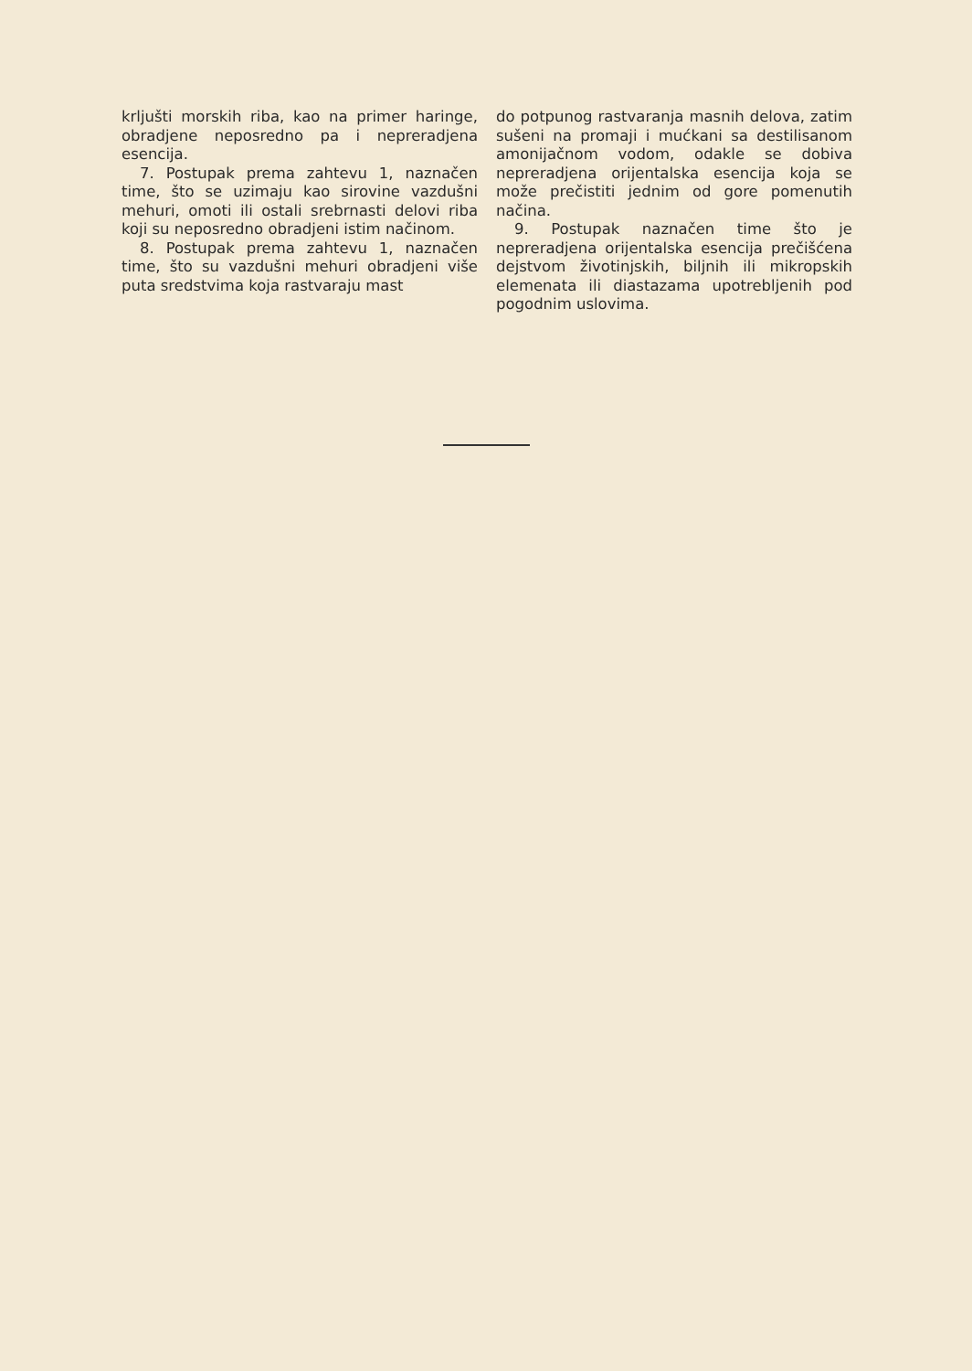krljušti morskih riba, kao na primer haringe, obradjene neposredno pa i nepreradjena esencija.
7. Postupak prema zahtevu 1, naznačen time, što se uzimaju kao sirovine vazdušni mehuri, omoti ili ostali srebrnasti delovi riba koji su neposredno obradjeni istim načinom.
8. Postupak prema zahtevu 1, naznačen time, što su vazdušni mehuri obradjeni više puta sredstvima koja rastvaraju mast
do potpunog rastvaranja masnih delova, zatim sušeni na promaji i mućkani sa destilisanom amonijačnom vodom, odakle se dobiva nepreradjena orijentalska esencija koja se može prečistiti jednim od gore pomenutih načina.
9. Postupak naznačen time što je nepreradjena orijentalska esencija prečišćena dejstvom životinjskih, biljnih ili mikropskih elemenata ili diastazama upotrebljenih pod pogodnim uslovima.